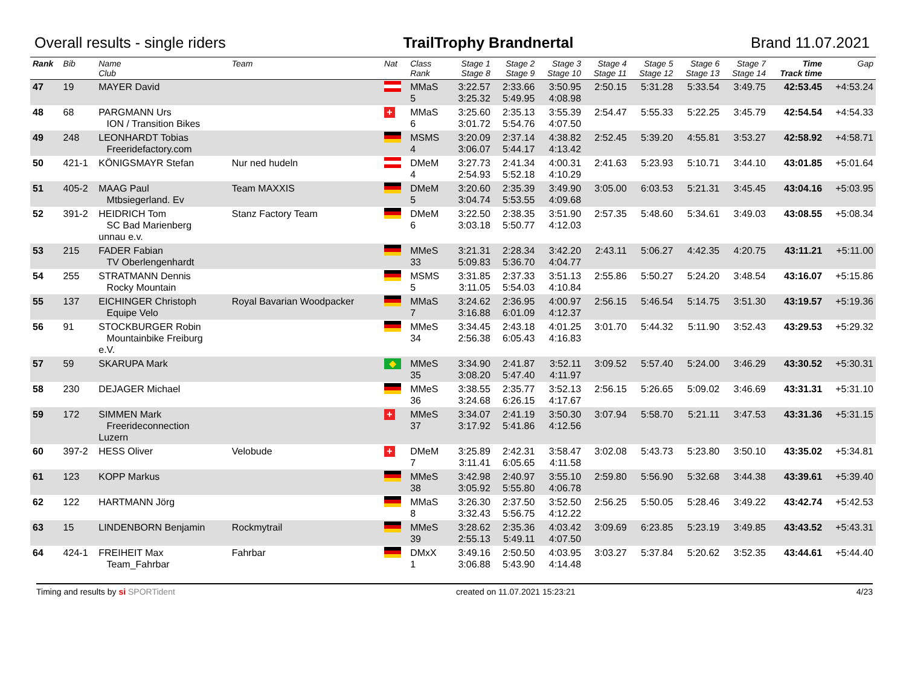Overall results - single riders TrailTrophy Brandnertal Brand 11.07.2021
| Rank | Bib | Name Club | Team | Nat | Class Rank | Stage 1 Stage 8 | Stage 2 Stage 9 | Stage 3 Stage 10 | Stage 4 Stage 11 | Stage 5 Stage 12 | Stage 6 Stage 13 | Stage 7 Stage 14 | Time Track time | Gap |
| --- | --- | --- | --- | --- | --- | --- | --- | --- | --- | --- | --- | --- | --- | --- |
| 47 | 19 | MAYER David | | | MMaS 5 | 3:22.57 3:25.32 | 2:33.66 5:49.95 | 3:50.95 4:08.98 | 2:50.15 | 5:31.28 | 5:33.54 | 3:49.75 | 42:53.45 | +4:53.24 |
| 48 | 68 | PARGMANN Urs ION / Transition Bikes | | + | MMaS 6 | 3:25.60 3:01.72 | 2:35.13 5:54.76 | 3:55.39 4:07.50 | 2:54.47 | 5:55.33 | 5:22.25 | 3:45.79 | 42:54.54 | +4:54.33 |
| 49 | 248 | LEONHARDT Tobias Freeridefactory.com | | | MSMS 4 | 3:20.09 3:06.07 | 2:37.14 5:44.17 | 4:38.82 4:13.42 | 2:52.45 | 5:39.20 | 4:55.81 | 3:53.27 | 42:58.92 | +4:58.71 |
| 50 | 421-1 | KÖNIGSMAYR Stefan | Nur ned hudeln | | DMeM 4 | 3:27.73 2:54.93 | 2:41.34 5:52.18 | 4:00.31 4:10.29 | 2:41.63 | 5:23.93 | 5:10.71 | 3:44.10 | 43:01.85 | +5:01.64 |
| 51 | 405-2 | MAAG Paul Mtbsiegerland. Ev | Team MAXXIS | | DMeM 5 | 3:20.60 3:04.74 | 2:35.39 5:53.55 | 3:49.90 4:09.68 | 3:05.00 | 6:03.53 | 5:21.31 | 3:45.45 | 43:04.16 | +5:03.95 |
| 52 | 391-2 | HEIDRICH Tom SC Bad Marienberg unnau e.v. | Stanz Factory Team | | DMeM 6 | 3:22.50 3:03.18 | 2:38.35 5:50.77 | 3:51.90 4:12.03 | 2:57.35 | 5:48.60 | 5:34.61 | 3:49.03 | 43:08.55 | +5:08.34 |
| 53 | 215 | FADER Fabian TV Oberlengenhardt | | | MMeS 33 | 3:21.31 5:09.83 | 2:28.34 5:36.70 | 3:42.20 4:04.77 | 2:43.11 | 5:06.27 | 4:42.35 | 4:20.75 | 43:11.21 | +5:11.00 |
| 54 | 255 | STRATMANN Dennis Rocky Mountain | | | MSMS 5 | 3:31.85 3:11.05 | 2:37.33 5:54.03 | 3:51.13 4:10.84 | 2:55.86 | 5:50.27 | 5:24.20 | 3:48.54 | 43:16.07 | +5:15.86 |
| 55 | 137 | EICHINGER Christoph Equipe Velo | Royal Bavarian Woodpacker | | MMaS 7 | 3:24.62 3:16.88 | 2:36.95 6:01.09 | 4:00.97 4:12.37 | 2:56.15 | 5:46.54 | 5:14.75 | 3:51.30 | 43:19.57 | +5:19.36 |
| 56 | 91 | STOCKBURGER Robin Mountainbike Freiburg e.V. | | | MMeS 34 | 3:34.45 2:56.38 | 2:43.18 6:05.43 | 4:01.25 4:16.83 | 3:01.70 | 5:44.32 | 5:11.90 | 3:52.43 | 43:29.53 | +5:29.32 |
| 57 | 59 | SKARUPA Mark | | ◆ | MMeS 35 | 3:34.90 3:08.20 | 2:41.87 5:47.40 | 3:52.11 4:11.97 | 3:09.52 | 5:57.40 | 5:24.00 | 3:46.29 | 43:30.52 | +5:30.31 |
| 58 | 230 | DEJAGER Michael | | | MMeS 36 | 3:38.55 3:24.68 | 2:35.77 6:26.15 | 3:52.13 4:17.67 | 2:56.15 | 5:26.65 | 5:09.02 | 3:46.69 | 43:31.31 | +5:31.10 |
| 59 | 172 | SIMMEN Mark Freerideconnection Luzern | | + | MMeS 37 | 3:34.07 3:17.92 | 2:41.19 5:41.86 | 3:50.30 4:12.56 | 3:07.94 | 5:58.70 | 5:21.11 | 3:47.53 | 43:31.36 | +5:31.15 |
| 60 | 397-2 | HESS Oliver | Velobude | + | DMeM 7 | 3:25.89 3:11.41 | 2:42.31 6:05.65 | 3:58.47 4:11.58 | 3:02.08 | 5:43.73 | 5:23.80 | 3:50.10 | 43:35.02 | +5:34.81 |
| 61 | 123 | KOPP Markus | | | MMeS 38 | 3:42.98 3:05.92 | 2:40.97 5:55.80 | 3:55.10 4:06.78 | 2:59.80 | 5:56.90 | 5:32.68 | 3:44.38 | 43:39.61 | +5:39.40 |
| 62 | 122 | HARTMANN Jörg | | | MMaS 8 | 3:26.30 3:32.43 | 2:37.50 5:56.75 | 3:52.50 4:12.22 | 2:56.25 | 5:50.05 | 5:28.46 | 3:49.22 | 43:42.74 | +5:42.53 |
| 63 | 15 | LINDENBORN Benjamin | Rockmytrail | | MMeS 39 | 3:28.62 2:55.13 | 2:35.36 5:49.11 | 4:03.42 4:07.50 | 3:09.69 | 6:23.85 | 5:23.19 | 3:49.85 | 43:43.52 | +5:43.31 |
| 64 | 424-1 | FREIHEIT Max Team_Fahrbar | Fahrbar | | DMxX 1 | 3:49.16 3:06.88 | 2:50.50 5:43.90 | 4:03.95 4:14.48 | 3:03.27 | 5:37.84 | 5:20.62 | 3:52.35 | 43:44.61 | +5:44.40 |
Timing and results by si SPORTident created on 11.07.2021 15:23:21 4/23